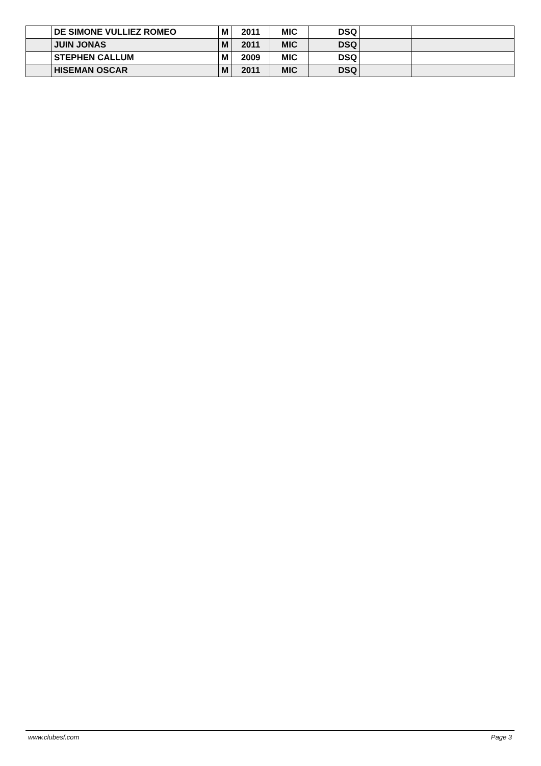| | DE SIMONE VULLIEZ ROMEO | M | 2011 | MIC | DSQ | | |
| | JUIN JONAS | M | 2011 | MIC | DSQ | | |
| | STEPHEN CALLUM | M | 2009 | MIC | DSQ | | |
| | HISEMAN OSCAR | M | 2011 | MIC | DSQ | | |
www.clubesf.com Page 3